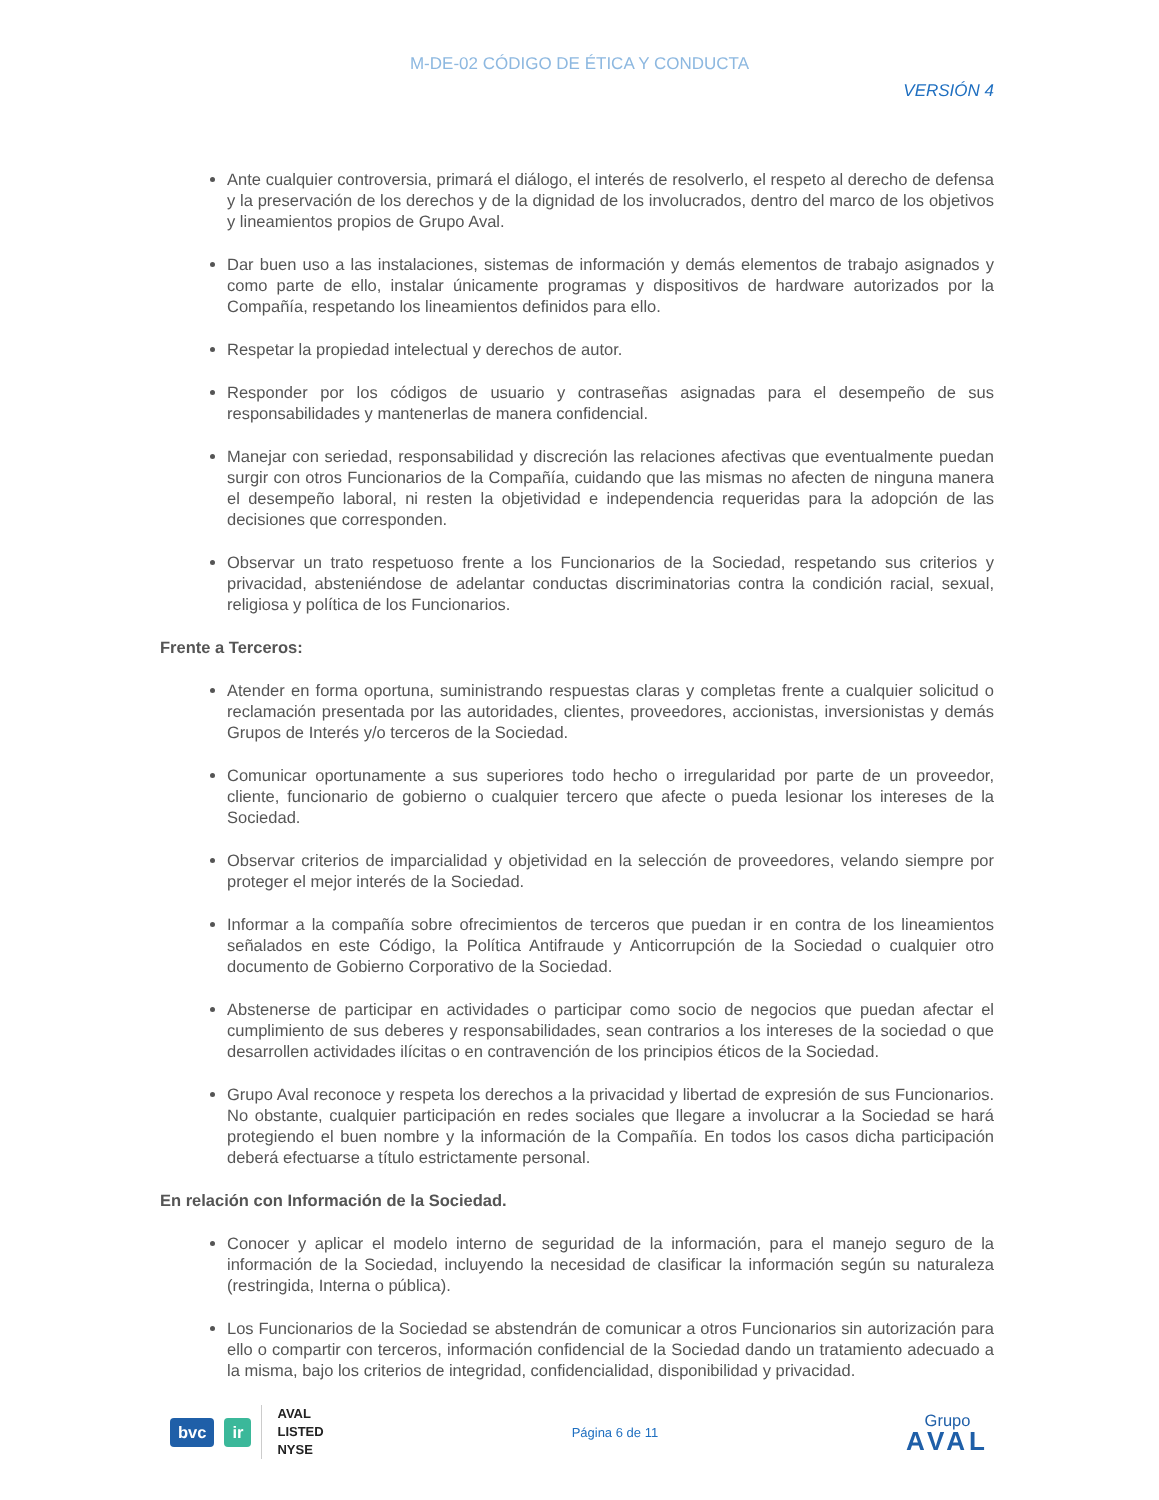M-DE-02 CÓDIGO DE ÉTICA Y CONDUCTA
VERSIÓN 4
Ante cualquier controversia, primará el diálogo, el interés de resolverlo, el respeto al derecho de defensa y la preservación de los derechos y de la dignidad de los involucrados, dentro del marco de los objetivos y lineamientos propios de Grupo Aval.
Dar buen uso a las instalaciones, sistemas de información y demás elementos de trabajo asignados y como parte de ello, instalar únicamente programas y dispositivos de hardware autorizados por la Compañía, respetando los lineamientos definidos para ello.
Respetar la propiedad intelectual y derechos de autor.
Responder por los códigos de usuario y contraseñas asignadas para el desempeño de sus responsabilidades y mantenerlas de manera confidencial.
Manejar con seriedad, responsabilidad y discreción las relaciones afectivas que eventualmente puedan surgir con otros Funcionarios de la Compañía, cuidando que las mismas no afecten de ninguna manera el desempeño laboral, ni resten la objetividad e independencia requeridas para la adopción de las decisiones que corresponden.
Observar un trato respetuoso frente a los Funcionarios de la Sociedad, respetando sus criterios y privacidad, absteniéndose de adelantar conductas discriminatorias contra la condición racial, sexual, religiosa y política de los Funcionarios.
Frente a Terceros:
Atender en forma oportuna, suministrando respuestas claras y completas frente a cualquier solicitud o reclamación presentada por las autoridades, clientes, proveedores, accionistas, inversionistas y demás Grupos de Interés y/o terceros de la Sociedad.
Comunicar oportunamente a sus superiores todo hecho o irregularidad por parte de un proveedor, cliente, funcionario de gobierno o cualquier tercero que afecte o pueda lesionar los intereses de la Sociedad.
Observar criterios de imparcialidad y objetividad en la selección de proveedores, velando siempre por proteger el mejor interés de la Sociedad.
Informar a la compañía sobre ofrecimientos de terceros que puedan ir en contra de los lineamientos señalados en este Código, la Política Antifraude y Anticorrupción de la Sociedad o cualquier otro documento de Gobierno Corporativo de la Sociedad.
Abstenerse de participar en actividades o participar como socio de negocios que puedan afectar el cumplimiento de sus deberes y responsabilidades, sean contrarios a los intereses de la sociedad o que desarrollen actividades ilícitas o en contravención de los principios éticos de la Sociedad.
Grupo Aval reconoce y respeta los derechos a la privacidad y libertad de expresión de sus Funcionarios. No obstante, cualquier participación en redes sociales que llegare a involucrar a la Sociedad se hará protegiendo el buen nombre y la información de la Compañía. En todos los casos dicha participación deberá efectuarse a título estrictamente personal.
En relación con Información de la Sociedad.
Conocer y aplicar el modelo interno de seguridad de la información, para el manejo seguro de la información de la Sociedad, incluyendo la necesidad de clasificar la información según su naturaleza (restringida, Interna o pública).
Los Funcionarios de la Sociedad se abstendrán de comunicar a otros Funcionarios sin autorización para ello o compartir con terceros, información confidencial de la Sociedad dando un tratamiento adecuado a la misma, bajo los criterios de integridad, confidencialidad, disponibilidad y privacidad.
bvc ir
AVAL
LISTED
NYSE
Página 6 de 11
Grupo
AVAL